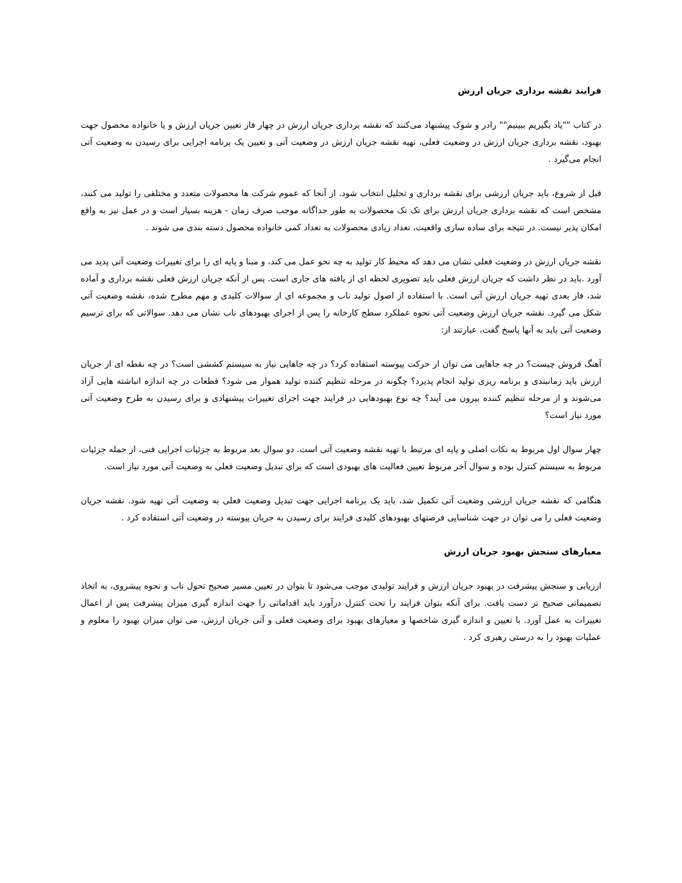فرایند نقشه برداری جریان ارزش
در کتاب ""یاد بگیریم ببینیم"" رادر و شوک پیشنهاد می‌کنند که نقشه برداری جریان ارزش در چهار فاز تعیین جریان ارزش و یا خانواده محصول جهت بهبود، نقشه برداری جریان ارزش در وضعیت فعلی، تهیه نقشه جریان ارزش در وضعیت آتی و تعیین یک برنامه اجرایی برای رسیدن به وضعیت آتی انجام می‌گیرد .
قبل از شروع، باید جریان ارزشی برای نقشه برداری و تحلیل انتخاب شود. از آنجا که عموم شرکت ها محصولات متعدد و مختلفی را تولید می کنند، مشخص است که نقشه برداری جریان ارزش برای تک تک محصولات به طور جداگانه موجب صرف زمان - هزینه بسیار است و در عمل نیز به واقع امکان پذیر نیست. در نتیجه برای ساده سازی واقعیت، تعداد زیادی محصولات به تعداد کمی خانواده محصول دسته بندی می شوند .
نقشه جریان ارزش در وضعیت فعلی نشان می دهد که محیط کار تولید به چه نحو عمل می کند، و مبنا و پایه ای را برای تغییرات وضعیت آتی پدید می آورد .باید در نظر داشت که جریان ارزش فعلی باید تصویری لحظه ای از یافته های جاری است. پس از آنکه جریان ارزش فعلی نقشه برداری و آماده شد، فاز بعدی تهیه جریان ارزش آتی است. با استفاده از اصول تولید ناب و مجموعه ای از سوالات کلیدی و مهم مطرح شده، نقشه وضعیت آتی شکل می گیرد. نقشه جریان ارزش وضعیت آتی نحوه عملکرد سطح کارخانه را پس از اجرای بهبودهای ناب نشان می دهد. سوالاتی که برای ترسیم وضعیت آتی باید به آنها پاسخ گفت، عبارتند از:
آهنگ فروش چیست؟ در چه جاهایی می توان از حرکت پیوسته استفاده کرد؟ در چه جاهایی نیاز به سیستم کششی است؟ در چه نقطه ای از جریان ارزش باید زمانبندی و برنامه ریزی تولید انجام پذیرد؟ چگونه در مرحله تنظیم کننده تولید هموار می شود؟ قطعات در چه اندازه انباشته هایی آزاد می‌شوند و از مرحله تنظیم کننده بیرون می آیند؟ چه نوع بهبودهایی در فرایند جهت اجرای تغییرات پیشنهادی و برای رسیدن به طرح وضعیت آتی مورد نیاز است؟
چهار سوال اول مربوط به نکات اصلی و پایه ای مرتبط با تهیه نقشه وضعیت آتی است. دو سوال بعد مربوط به جزئیات اجرایی فنی، از جمله جزئیات مربوط به سیستم کنترل بوده و سوال آخر مربوط تعیین فعالیت های بهبودی است که برای تبدیل وضعیت فعلی به وضعیت آتی مورد نیاز است.
هنگامی که نقشه جریان ارزشی وضعیت آتی تکمیل شد، باید یک برنامه اجرایی جهت تبدیل وضعیت فعلی به وضعیت آتی تهیه شود. نقشه جریان وضعیت فعلی را می توان در جهت شناسایی فرصتهای بهبودهای کلیدی فرایند برای رسیدن به جریان پیوسته در وضعیت آتی استفاده کرد .
معیارهای سنجش بهبود جریان ارزش
ارزیابی و سنجش پیشرفت در بهبود جریان ارزش و فرایند تولیدی موجب می‌شود تا بتوان در تعیین مسیر صحیح تحول ناب و نحوه پیشروی، به اتخاذ تصمیماتی صحیح تر دست یافت. برای آنکه بتوان فرایند را تحت کنترل درآورد باید اقداماتی را جهت اندازه گیری میزان پیشرفت پس از اعمال تغییرات به عمل آورد. با تعیین و اندازه گیری شاخصها و معیارهای بهبود برای وضعیت فعلی و آتی جریان ارزش، می توان میزان بهبود را معلوم و عملیات بهبود را به درستی رهبری کرد .